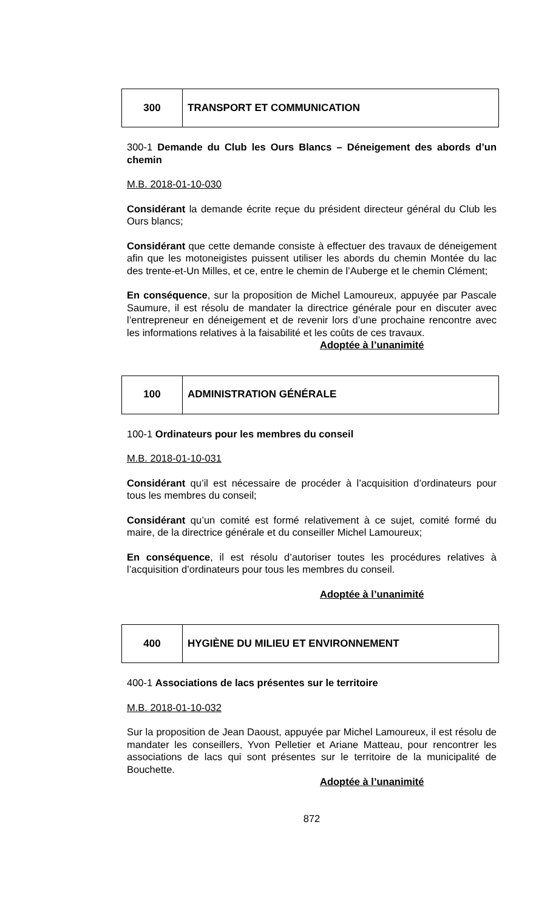| 300 | TRANSPORT ET COMMUNICATION |
300-1 Demande du Club les Ours Blancs – Déneigement des abords d’un chemin
M.B. 2018-01-10-030
Considérant la demande écrite reçue du président directeur général du Club les Ours blancs;
Considérant que cette demande consiste à effectuer des travaux de déneigement afin que les motoneigistes puissent utiliser les abords du chemin Montée du lac des trente-et-Un Milles, et ce, entre le chemin de l’Auberge et le chemin Clément;
En conséquence, sur la proposition de Michel Lamoureux, appuyée par Pascale Saumure, il est résolu de mandater la directrice générale pour en discuter avec l’entrepreneur en déneigement et de revenir lors d’une prochaine rencontre avec les informations relatives à la faisabilité et les coûts de ces travaux.
Adoptée à l’unanimité
| 100 | ADMINISTRATION GÉNÉRALE |
100-1 Ordinateurs pour les membres du conseil
M.B. 2018-01-10-031
Considérant qu’il est nécessaire de procéder à l’acquisition d’ordinateurs pour tous les membres du conseil;
Considérant qu’un comité est formé relativement à ce sujet, comité formé du maire, de la directrice générale et du conseiller Michel Lamoureux;
En conséquence, il est résolu d’autoriser toutes les procédures relatives à l’acquisition d’ordinateurs pour tous les membres du conseil.
Adoptée à l’unanimité
| 400 | HYGIÈNE DU MILIEU ET ENVIRONNEMENT |
400-1 Associations de lacs présentes sur le territoire
M.B. 2018-01-10-032
Sur la proposition de Jean Daoust, appuyée par Michel Lamoureux, il est résolu de mandater les conseillers, Yvon Pelletier et Ariane Matteau, pour rencontrer les associations de lacs qui sont présentes sur le territoire de la municipalité de Bouchette.
Adoptée à l’unanimité
872